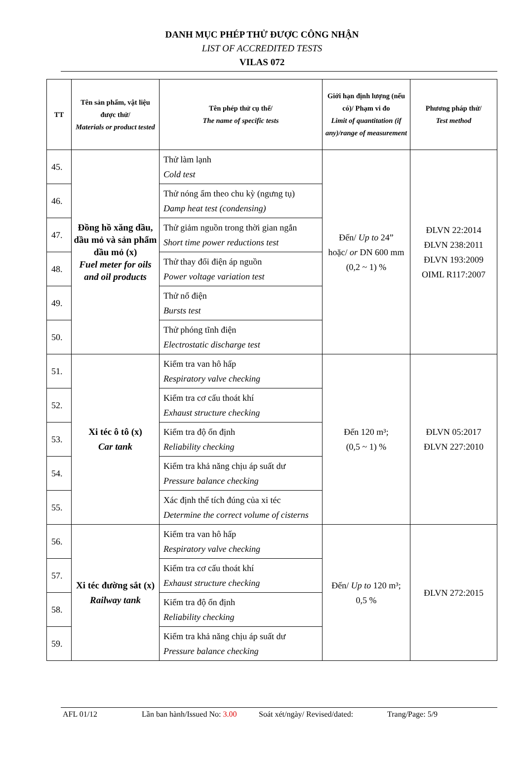DANH MỤC PHÉP THỬ ĐƯỢC CÔNG NHẬN
LIST OF ACCREDITED TESTS
VILAS 072
| TT | Tên sản phẩm, vật liệu được thử/ Materials or product tested | Tên phép thử cụ thể/ The name of specific tests | Giới hạn định lượng (nếu có)/ Phạm vi đo Limit of quantitation (if any)/range of measurement | Phương pháp thử/ Test method |
| --- | --- | --- | --- | --- |
| 45. | Đồng hồ xăng dầu, dầu mỏ và sản phẩm dầu mỏ (x) Fuel meter for oils and oil products | Thử làm lạnh Cold test | Đến/ Up to 24” hoặc/ or DN 600 mm (0,2 ~ 1) % | ĐLVN 22:2014 ĐLVN 238:2011 ĐLVN 193:2009 OIML R117:2007 |
| 46. | | Thử nóng ẩm theo chu kỳ (ngưng tụ) Damp heat test (condensing) | | |
| 47. | | Thử giảm nguồn trong thời gian ngắn Short time power reductions test | | |
| 48. | | Thử thay đổi điện áp nguồn Power voltage variation test | | |
| 49. | | Thử nổ điện Bursts test | | |
| 50. | | Thử phóng tĩnh điện Electrostatic discharge test | | |
| 51. | Xi téc ô tô (x) Car tank | Kiểm tra van hô hấp Respiratory valve checking | Đến 120 m³; (0,5 ~ 1) % | ĐLVN 05:2017 ĐLVN 227:2010 |
| 52. | | Kiểm tra cơ cấu thoát khí Exhaust structure checking | | |
| 53. | | Kiểm tra độ ổn định Reliability checking | | |
| 54. | | Kiểm tra khả năng chịu áp suất dư Pressure balance checking | | |
| 55. | | Xác định thể tích đúng của xi téc Determine the correct volume of cisterns | | |
| 56. | Xi téc đường sắt (x) Railway tank | Kiểm tra van hô hấp Respiratory valve checking | Đến/ Up to 120 m³; 0,5 % | ĐLVN 272:2015 |
| 57. | | Kiểm tra cơ cấu thoát khí Exhaust structure checking | | |
| 58. | | Kiểm tra độ ổn định Reliability checking | | |
| 59. | | Kiểm tra khả năng chịu áp suất dư Pressure balance checking | | |
AFL 01/12 Lần ban hành/Issued No: 3.00 Soát xét/ngày/ Revised/dated: Trang/Page: 5/9